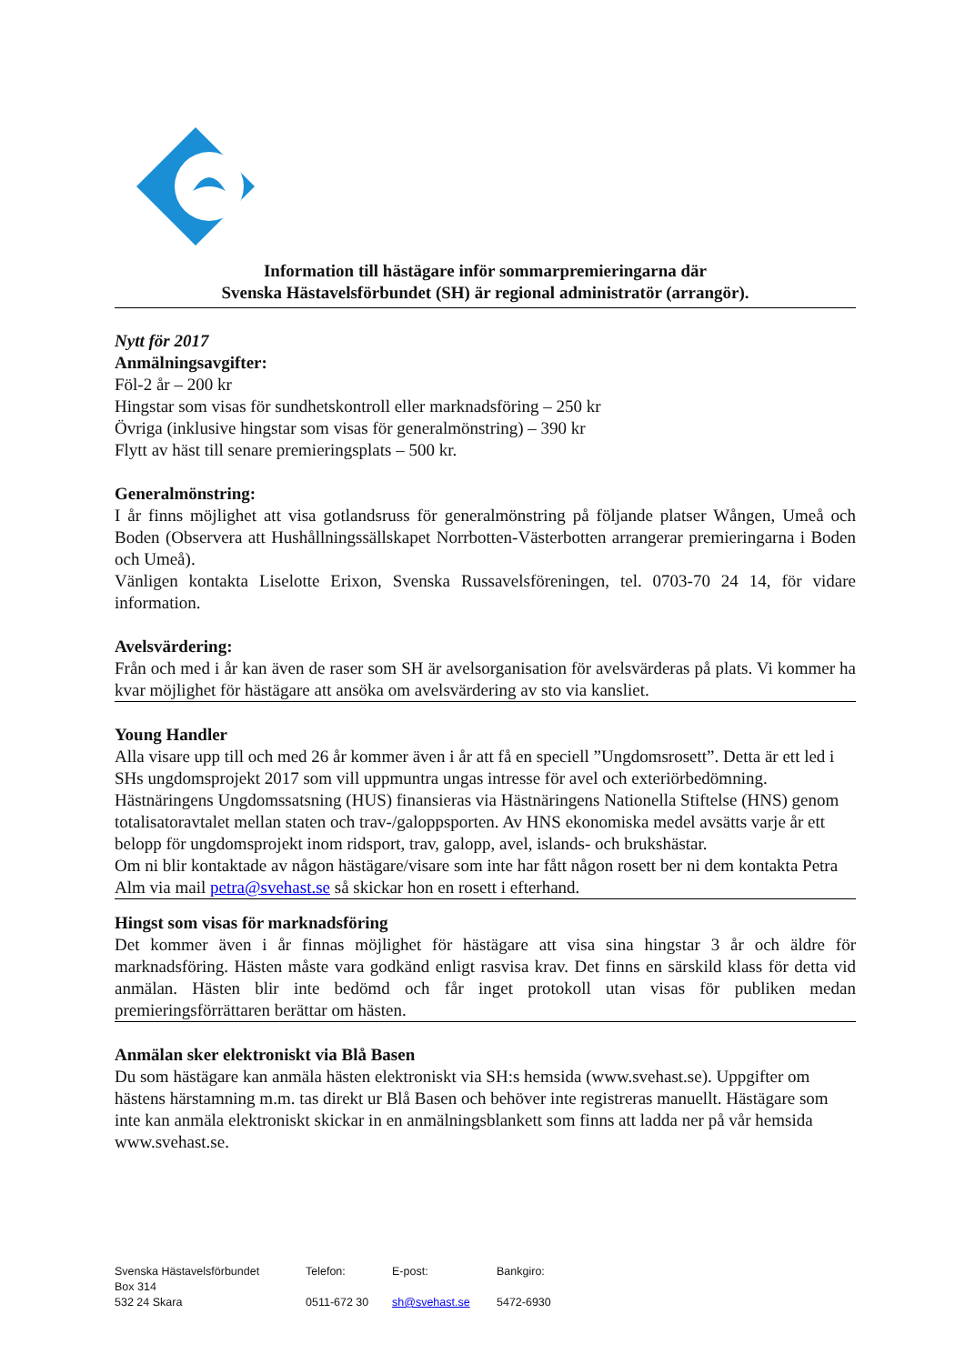Information till hästägare inför sommarpremieringarna där
Svenska Hästavelsförbundet (SH) är regional administratör (arrangör).
Nytt för 2017
Anmälningsavgifter:
Föl-2 år – 200 kr
Hingstar som visas för sundhetskontroll eller marknadsföring – 250 kr
Övriga (inklusive hingstar som visas för generalmönstring) – 390 kr
Flytt av häst till senare premieringsplats – 500 kr.
Generalmönstring:
I år finns möjlighet att visa gotlandsruss för generalmönstring på följande platser Wången, Umeå och Boden (Observera att Hushållningssällskapet Norrbotten-Västerbotten arrangerar premieringarna i Boden och Umeå).
Vänligen kontakta Liselotte Erixon, Svenska Russavelsföreningen, tel. 0703-70 24 14, för vidare information.
Avelsvärdering:
Från och med i år kan även de raser som SH är avelsorganisation för avelsvärderas på plats. Vi kommer ha kvar möjlighet för hästägare att ansöka om avelsvärdering av sto via kansliet.
Young Handler
Alla visare upp till och med 26 år kommer även i år att få en speciell ”Ungdomsrosett”. Detta är ett led i SHs ungdomsprojekt 2017 som vill uppmuntra ungas intresse för avel och exteriörbedömning.
Hästnäringens Ungdomssatsning (HUS) finansieras via Hästnäringens Nationella Stiftelse (HNS) genom totalisatoravtalet mellan staten och trav-/galoppsporten. Av HNS ekonomiska medel avsätts varje år ett belopp för ungdomsprojekt inom ridsport, trav, galopp, avel, islands- och brukshästar.
Om ni blir kontaktade av någon hästägare/visare som inte har fått någon rosett ber ni dem kontakta Petra Alm via mail petra@svehast.se så skickar hon en rosett i efterhand.
Hingst som visas för marknadsföring
Det kommer även i år finnas möjlighet för hästägare att visa sina hingstar 3 år och äldre för marknadsföring. Hästen måste vara godkänd enligt rasvisa krav. Det finns en särskild klass för detta vid anmälan. Hästen blir inte bedömd och får inget protokoll utan visas för publiken medan premieringsförrättaren berättar om hästen.
Anmälan sker elektroniskt via Blå Basen
Du som hästägare kan anmäla hästen elektroniskt via SH:s hemsida (www.svehast.se). Uppgifter om hästens härstamning m.m. tas direkt ur Blå Basen och behöver inte registreras manuellt. Hästägare som inte kan anmäla elektroniskt skickar in en anmälningsblankett som finns att ladda ner på vår hemsida www.svehast.se.
Svenska Hästavelsförbundet
Box 314
532 24 Skara
Telefon:
0511-672 30
E-post:
sh@svehast.se
Bankgiro:
5472-6930